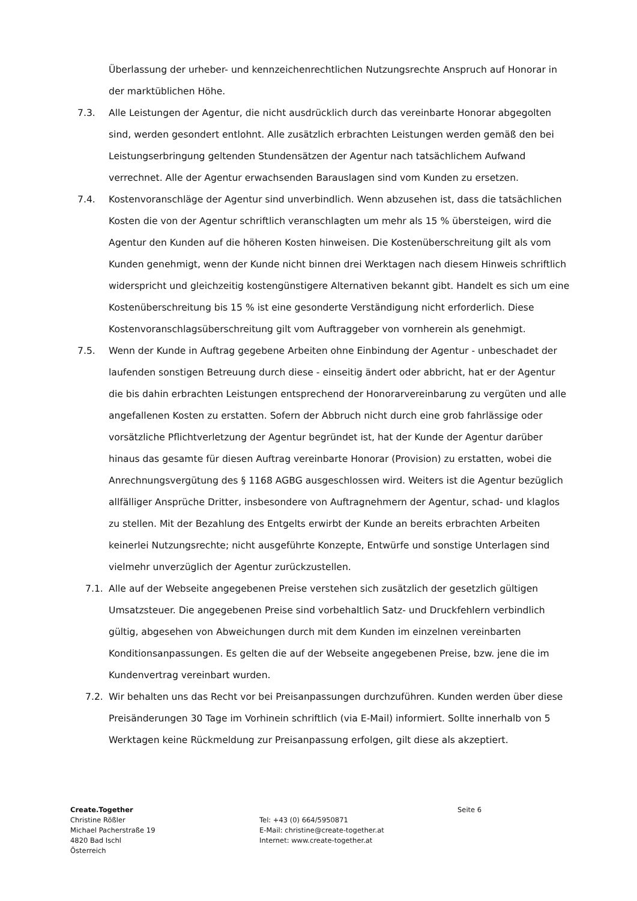Überlassung der urheber- und kennzeichenrechtlichen Nutzungsrechte Anspruch auf Honorar in der marktüblichen Höhe.
7.3. Alle Leistungen der Agentur, die nicht ausdrücklich durch das vereinbarte Honorar abgegolten sind, werden gesondert entlohnt. Alle zusätzlich erbrachten Leistungen werden gemäß den bei Leistungserbringung geltenden Stundensätzen der Agentur nach tatsächlichem Aufwand verrechnet. Alle der Agentur erwachsenden Barauslagen sind vom Kunden zu ersetzen.
7.4. Kostenvoranschläge der Agentur sind unverbindlich. Wenn abzusehen ist, dass die tatsächlichen Kosten die von der Agentur schriftlich veranschlagten um mehr als 15 % übersteigen, wird die Agentur den Kunden auf die höheren Kosten hinweisen. Die Kostenüberschreitung gilt als vom Kunden genehmigt, wenn der Kunde nicht binnen drei Werktagen nach diesem Hinweis schriftlich widerspricht und gleichzeitig kostengünstigere Alternativen bekannt gibt. Handelt es sich um eine Kostenüberschreitung bis 15 % ist eine gesonderte Verständigung nicht erforderlich. Diese Kostenvoranschlagsüberschreitung gilt vom Auftraggeber von vornherein als genehmigt.
7.5. Wenn der Kunde in Auftrag gegebene Arbeiten ohne Einbindung der Agentur - unbeschadet der laufenden sonstigen Betreuung durch diese - einseitig ändert oder abbricht, hat er der Agentur die bis dahin erbrachten Leistungen entsprechend der Honorarvereinbarung zu vergüten und alle angefallenen Kosten zu erstatten. Sofern der Abbruch nicht durch eine grob fahrlässige oder vorsätzliche Pflichtverletzung der Agentur begründet ist, hat der Kunde der Agentur darüber hinaus das gesamte für diesen Auftrag vereinbarte Honorar (Provision) zu erstatten, wobei die Anrechnungsvergütung des § 1168 AGBG ausgeschlossen wird. Weiters ist die Agentur bezüglich allfälliger Ansprüche Dritter, insbesondere von Auftragnehmern der Agentur, schad- und klaglos zu stellen. Mit der Bezahlung des Entgelts erwirbt der Kunde an bereits erbrachten Arbeiten keinerlei Nutzungsrechte; nicht ausgeführte Konzepte, Entwürfe und sonstige Unterlagen sind vielmehr unverzüglich der Agentur zurückzustellen.
7.1. Alle auf der Webseite angegebenen Preise verstehen sich zusätzlich der gesetzlich gültigen Umsatzsteuer. Die angegebenen Preise sind vorbehaltlich Satz- und Druckfehlern verbindlich gültig, abgesehen von Abweichungen durch mit dem Kunden im einzelnen vereinbarten Konditionsanpassungen. Es gelten die auf der Webseite angegebenen Preise, bzw. jene die im Kundenvertrag vereinbart wurden.
7.2. Wir behalten uns das Recht vor bei Preisanpassungen durchzuführen. Kunden werden über diese Preisänderungen 30 Tage im Vorhinein schriftlich (via E-Mail) informiert. Sollte innerhalb von 5 Werktagen keine Rückmeldung zur Preisanpassung erfolgen, gilt diese als akzeptiert.
Create.Together
Christine Rößler
Michael Pacherstraße 19
4820 Bad Ischl
Österreich
Tel: +43 (0) 664/5950871
E-Mail: christine@create-together.at
Internet: www.create-together.at
Seite 6